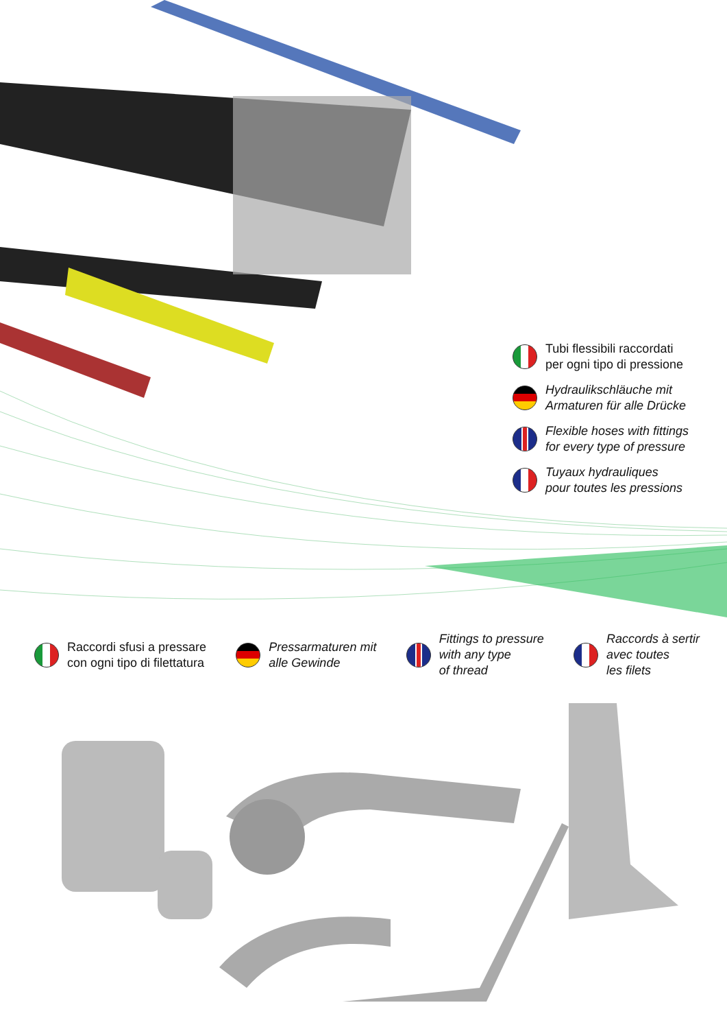Tubi flessibili raccordati
per ogni tipo di pressione
Hydraulikschläuche mit
Armaturen für alle Drücke
Flexible hoses with fittings
for every type of pressure
Tuyaux hydrauliques
pour toutes les pressions
Raccordi sfusi a pressare
con ogni tipo di filettatura
Pressarmaturen mit
alle Gewinde
Fittings to pressure
with any type
of thread
Raccords à sertir
avec toutes
les filets